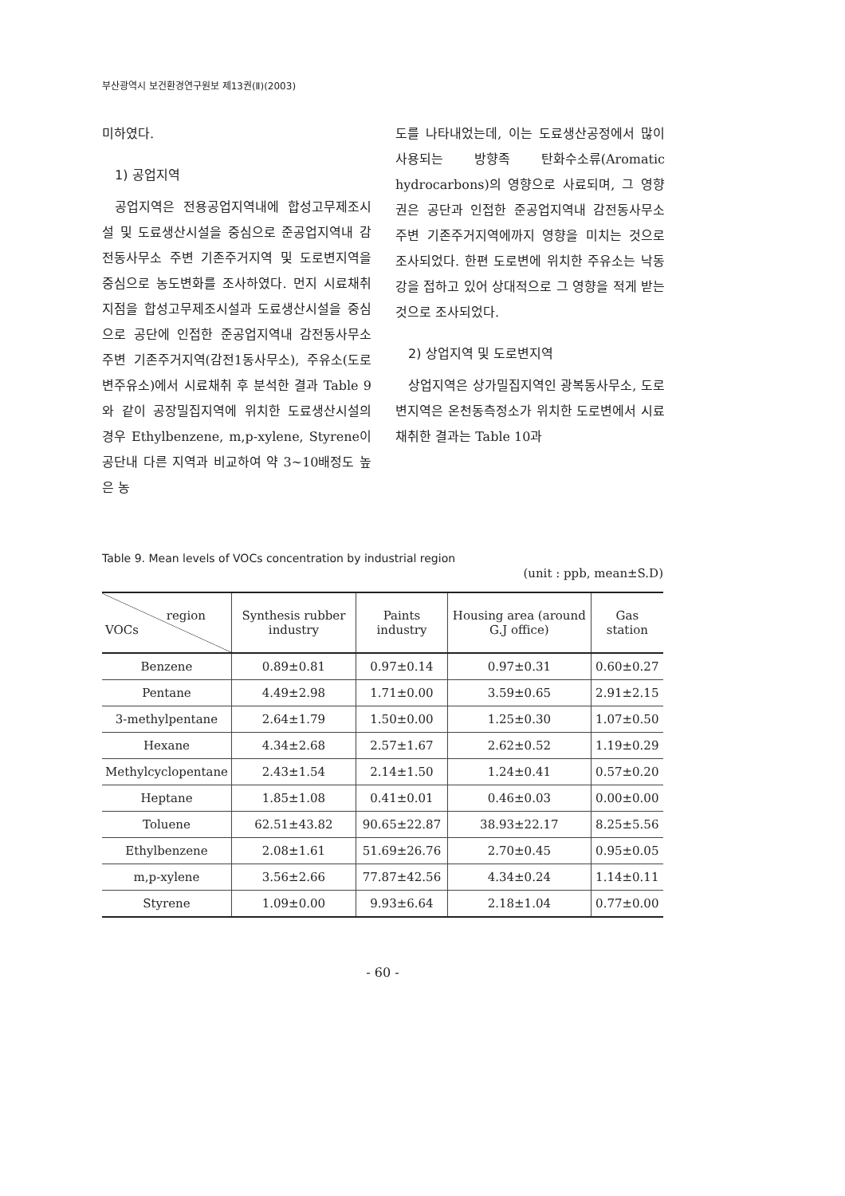부산광역시 보건환경연구원보 제13권(Ⅱ)(2003)
미하였다.
1) 공업지역
공업지역은 전용공업지역내에 합성고무제조시설 및 도료생산시설을 중심으로 준공업지역내 감전동사무소 주변 기존주거지역 및 도로변지역을 중심으로 농도변화를 조사하였다. 먼지 시료채취지점을 합성고무제조시설과 도료생산시설을 중심으로 공단에 인접한 준공업지역내 감전동사무소 주변 기존주거지역(감전1동사무소), 주유소(도로변주유소)에서 시료채취 후 분석한 결과 Table 9와 같이 공장밀집지역에 위치한 도료생산시설의 경우 Ethylbenzene, m,p-xylene, Styrene이 공단내 다른 지역과 비교하여 약 3∼10배정도 높은 농
도를 나타내었는데, 이는 도료생산공정에서 많이 사용되는 방향족 탄화수소류(Aromatic hydrocarbons)의 영향으로 사료되며, 그 영향권은 공단과 인접한 준공업지역내 감전동사무소 주변 기존주거지역에까지 영향을 미치는 것으로 조사되었다. 한편 도로변에 위치한 주유소는 낙동강을 접하고 있어 상대적으로 그 영향을 적게 받는 것으로 조사되었다.
2) 상업지역 및 도로변지역
상업지역은 상가밀집지역인 광복동사무소, 도로변지역은 온천동측정소가 위치한 도로변에서 시료채취한 결과는 Table 10과
Table 9. Mean levels of VOCs concentration by industrial region
(unit : ppb, mean±S.D)
| region VOCs | Synthesis rubber industry | Paints industry | Housing area (around G.J office) | Gas station |
| --- | --- | --- | --- | --- |
| Benzene | 0.89±0.81 | 0.97±0.14 | 0.97±0.31 | 0.60±0.27 |
| Pentane | 4.49±2.98 | 1.71±0.00 | 3.59±0.65 | 2.91±2.15 |
| 3-methylpentane | 2.64±1.79 | 1.50±0.00 | 1.25±0.30 | 1.07±0.50 |
| Hexane | 4.34±2.68 | 2.57±1.67 | 2.62±0.52 | 1.19±0.29 |
| Methylcyclopentane | 2.43±1.54 | 2.14±1.50 | 1.24±0.41 | 0.57±0.20 |
| Heptane | 1.85±1.08 | 0.41±0.01 | 0.46±0.03 | 0.00±0.00 |
| Toluene | 62.51±43.82 | 90.65±22.87 | 38.93±22.17 | 8.25±5.56 |
| Ethylbenzene | 2.08±1.61 | 51.69±26.76 | 2.70±0.45 | 0.95±0.05 |
| m,p-xylene | 3.56±2.66 | 77.87±42.56 | 4.34±0.24 | 1.14±0.11 |
| Styrene | 1.09±0.00 | 9.93±6.64 | 2.18±1.04 | 0.77±0.00 |
- 60 -